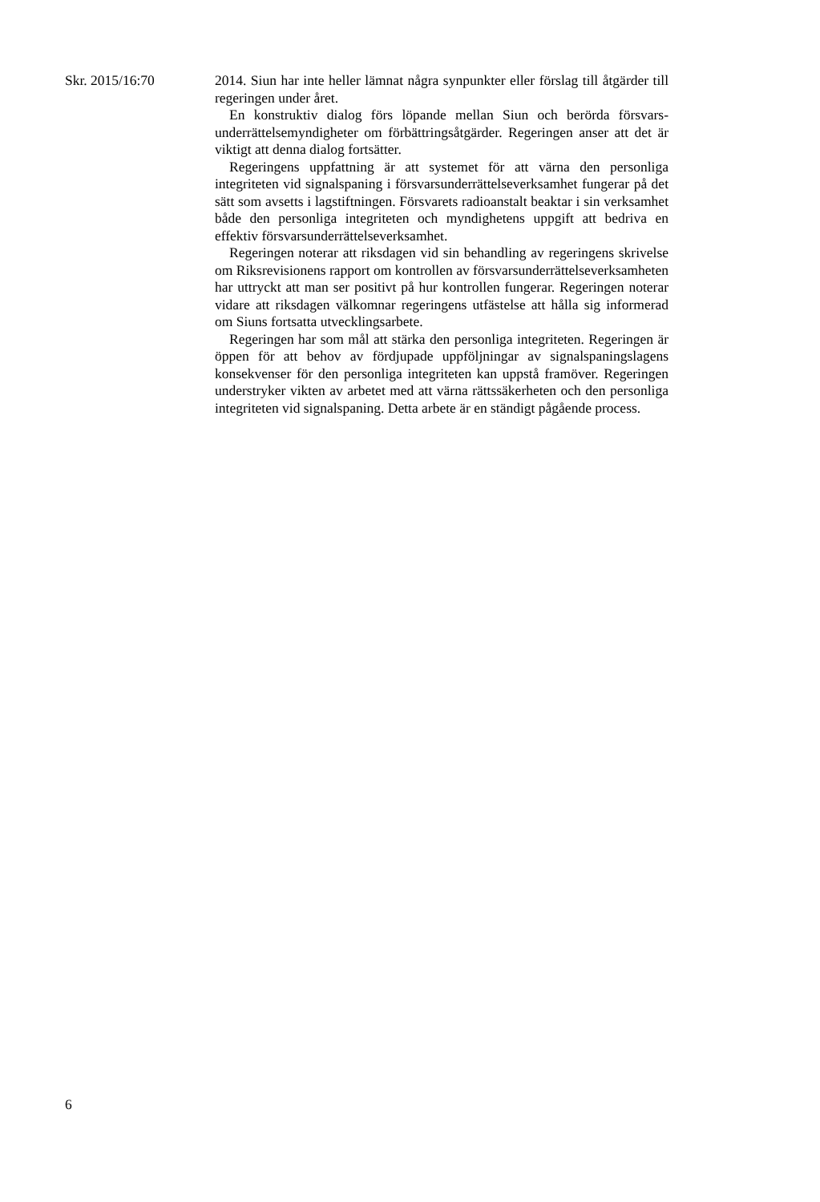Skr. 2015/16:70 2014. Siun har inte heller lämnat några synpunkter eller förslag till åtgärder till regeringen under året.
En konstruktiv dialog förs löpande mellan Siun och berörda försvars­underrättelsemyndigheter om förbättringsåtgärder. Regeringen anser att det är viktigt att denna dialog fortsätter.
Regeringens uppfattning är att systemet för att värna den personliga integriteten vid signalspaning i försvarsunderrättelseverksamhet fungerar på det sätt som avsetts i lagstiftningen. Försvarets radioanstalt beaktar i sin verksamhet både den personliga integriteten och myndighetens upp­gift att bedriva en effektiv försvarsunderrättelseverksamhet.
Regeringen noterar att riksdagen vid sin behandling av regeringens skrivelse om Riksrevisionens rapport om kontrollen av försvarsunder­rättelseverksamheten har uttryckt att man ser positivt på hur kontrollen fungerar. Regeringen noterar vidare att riksdagen välkomnar regeringens utfästelse att hålla sig informerad om Siuns fortsatta utvecklingsarbete.
Regeringen har som mål att stärka den personliga integriteten. Regeringen är öppen för att behov av fördjupade uppföljningar av signal­spaningslagens konsekvenser för den personliga integriteten kan uppstå framöver. Regeringen understryker vikten av arbetet med att värna rättssäkerheten och den personliga integriteten vid signalspaning. Detta arbete är en ständigt pågående process.
6